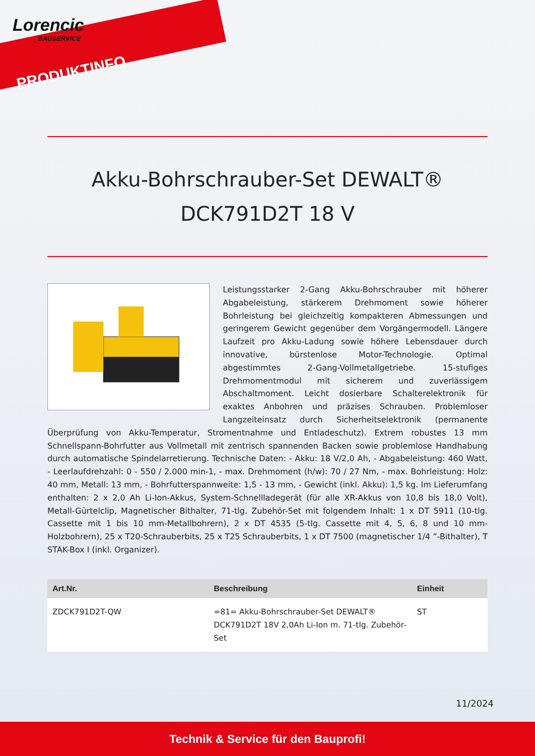Lorencic
BAUSERVICE
PRODUKTINFO
Akku-Bohrschrauber-Set DEWALT®
DCK791D2T 18 V
Leistungsstarker 2-Gang Akku-Bohrschrauber mit höherer Abgabeleistung, stärkerem Drehmoment sowie höherer Bohrleistung bei gleichzeitig kompakteren Abmessungen und geringerem Gewicht gegenüber dem Vorgängermodell. Längere Laufzeit pro Akku-Ladung sowie höhere Lebensdauer durch innovative, bürstenlose Motor-Technologie. Optimal abgestimmtes 2-Gang-Vollmetallgetriebe. 15-stufiges Drehmomentmodul mit sicherem und zuverlässigem Abschaltmoment. Leicht dosierbare Schalterelektronik für exaktes Anbohren und präzises Schrauben. Problemloser Langzeiteinsatz durch Sicherheitselektronik (permanente Überprüfung von Akku-Temperatur, Stromentnahme und Entladeschutz). Extrem robustes 13 mm Schnellspann-Bohrfutter aus Vollmetall mit zentrisch spannenden Backen sowie problemlose Handhabung durch automatische Spindelarretierung. Technische Daten: - Akku: 18 V/2,0 Ah, - Abgabeleistung: 460 Watt, - Leerlaufdrehzahl: 0 - 550 / 2.000 min-1, - max. Drehmoment (h/w): 70 / 27 Nm, - max. Bohrleistung: Holz: 40 mm, Metall: 13 mm, - Bohrfutterspannweite: 1,5 - 13 mm, - Gewicht (inkl. Akku): 1,5 kg. Im Lieferumfang enthalten: 2 x 2,0 Ah Li-Ion-Akkus, System-Schnellladegerät (für alle XR-Akkus von 10,8 bis 18,0 Volt), Metall-Gürtelclip, Magnetischer Bithalter, 71-tlg. Zubehör-Set mit folgendem Inhalt: 1 x DT 5911 (10-tlg. Cassette mit 1 bis 10 mm-Metallbohrern), 2 x DT 4535 (5-tlg. Cassette mit 4, 5, 6, 8 und 10 mm-Holzbohrern), 25 x T20-Schrauberbits, 25 x T25 Schrauberbits, 1 x DT 7500 (magnetischer 1/4 ”-Bithalter), T STAK-Box I (inkl. Organizer).
| Art.Nr. | Beschreibung | Einheit |
| --- | --- | --- |
| ZDCK791D2T-QW | =81= Akku-Bohrschrauber-Set DEWALT® DCK791D2T 18V 2,0Ah Li-Ion m. 71-tlg. Zubehör-Set | ST |
11/2024
Technik & Service für den Bauprofi!